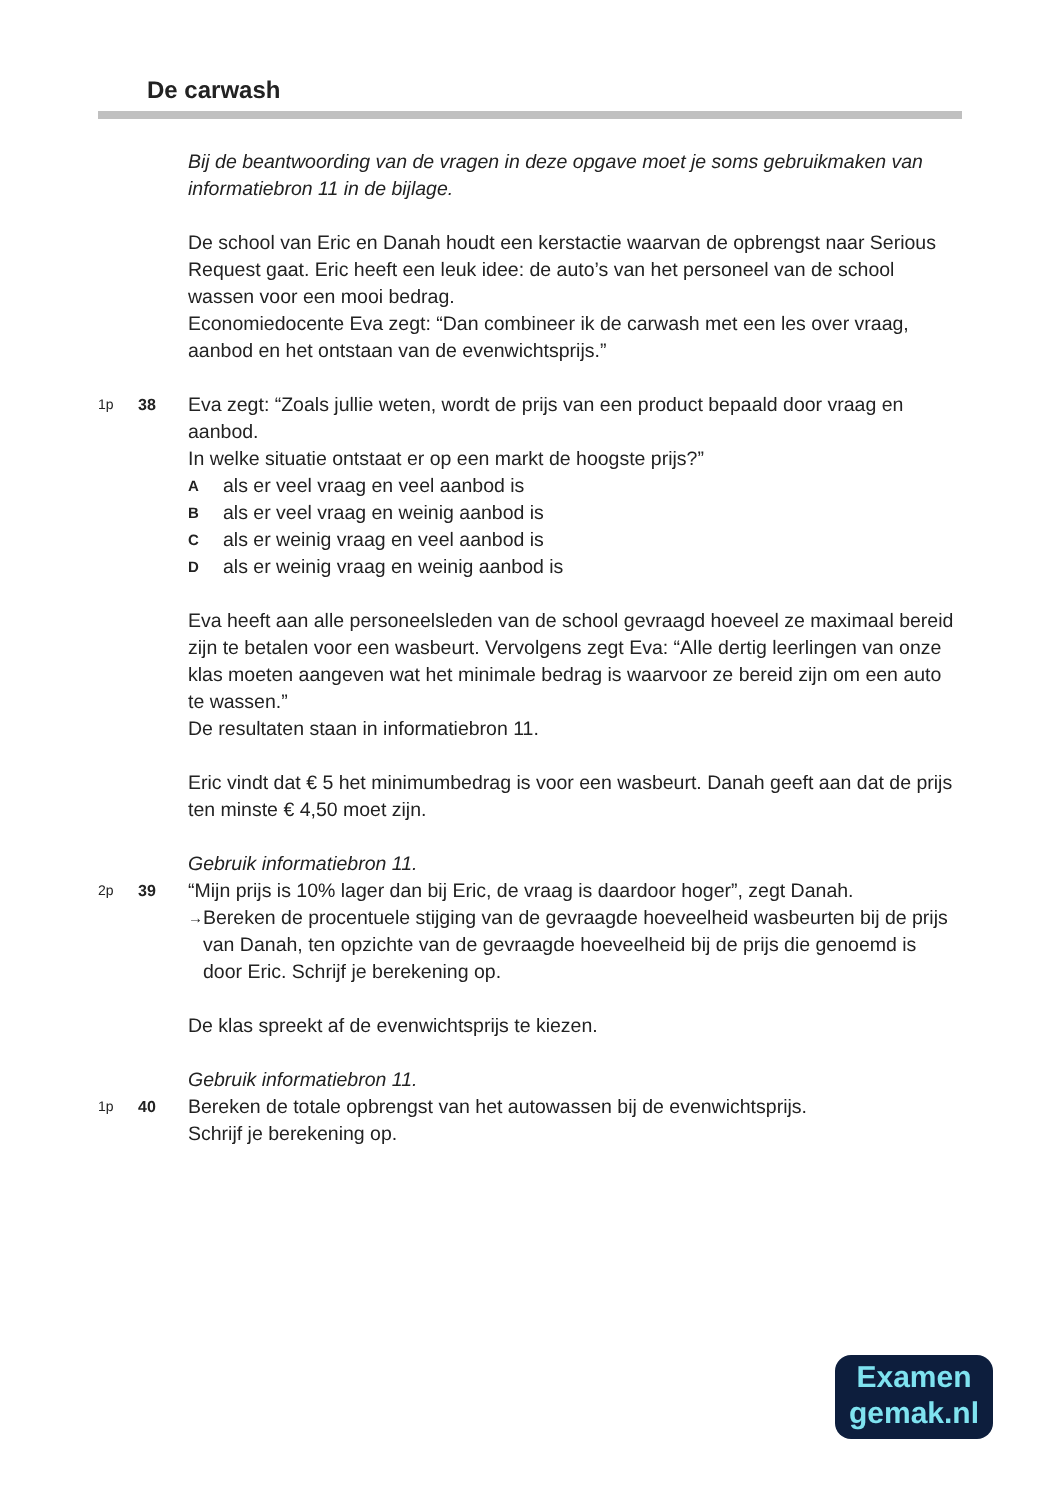De carwash
Bij de beantwoording van de vragen in deze opgave moet je soms gebruikmaken van informatiebron 11 in de bijlage.
De school van Eric en Danah houdt een kerstactie waarvan de opbrengst naar Serious Request gaat. Eric heeft een leuk idee: de auto’s van het personeel van de school wassen voor een mooi bedrag.
Economiedocente Eva zegt: “Dan combineer ik de carwash met een les over vraag, aanbod en het ontstaan van de evenwichtsprijs.”
1p 38
Eva zegt: “Zoals jullie weten, wordt de prijs van een product bepaald door vraag en aanbod.
In welke situatie ontstaat er op een markt de hoogste prijs?”
Aals er veel vraag en veel aanbod is
Bals er veel vraag en weinig aanbod is
Cals er weinig vraag en veel aanbod is
Dals er weinig vraag en weinig aanbod is
Eva heeft aan alle personeelsleden van de school gevraagd hoeveel ze maximaal bereid zijn te betalen voor een wasbeurt. Vervolgens zegt Eva: “Alle dertig leerlingen van onze klas moeten aangeven wat het minimale bedrag is waarvoor ze bereid zijn om een auto te wassen.”
De resultaten staan in informatiebron 11.
Eric vindt dat € 5 het minimumbedrag is voor een wasbeurt. Danah geeft aan dat de prijs ten minste € 4,50 moet zijn.
Gebruik informatiebron 11.
2p 39
“Mijn prijs is 10% lager dan bij Eric, de vraag is daardoor hoger”, zegt Danah.
→ Bereken de procentuele stijging van de gevraagde hoeveelheid wasbeurten bij de prijs van Danah, ten opzichte van de gevraagde hoeveelheid bij de prijs die genoemd is door Eric. Schrijf je berekening op.
De klas spreekt af de evenwichtsprijs te kiezen.
Gebruik informatiebron 11.
1p 40
Bereken de totale opbrengst van het autowassen bij de evenwichtsprijs.
Schrijf je berekening op.
Examen
gemak.nl